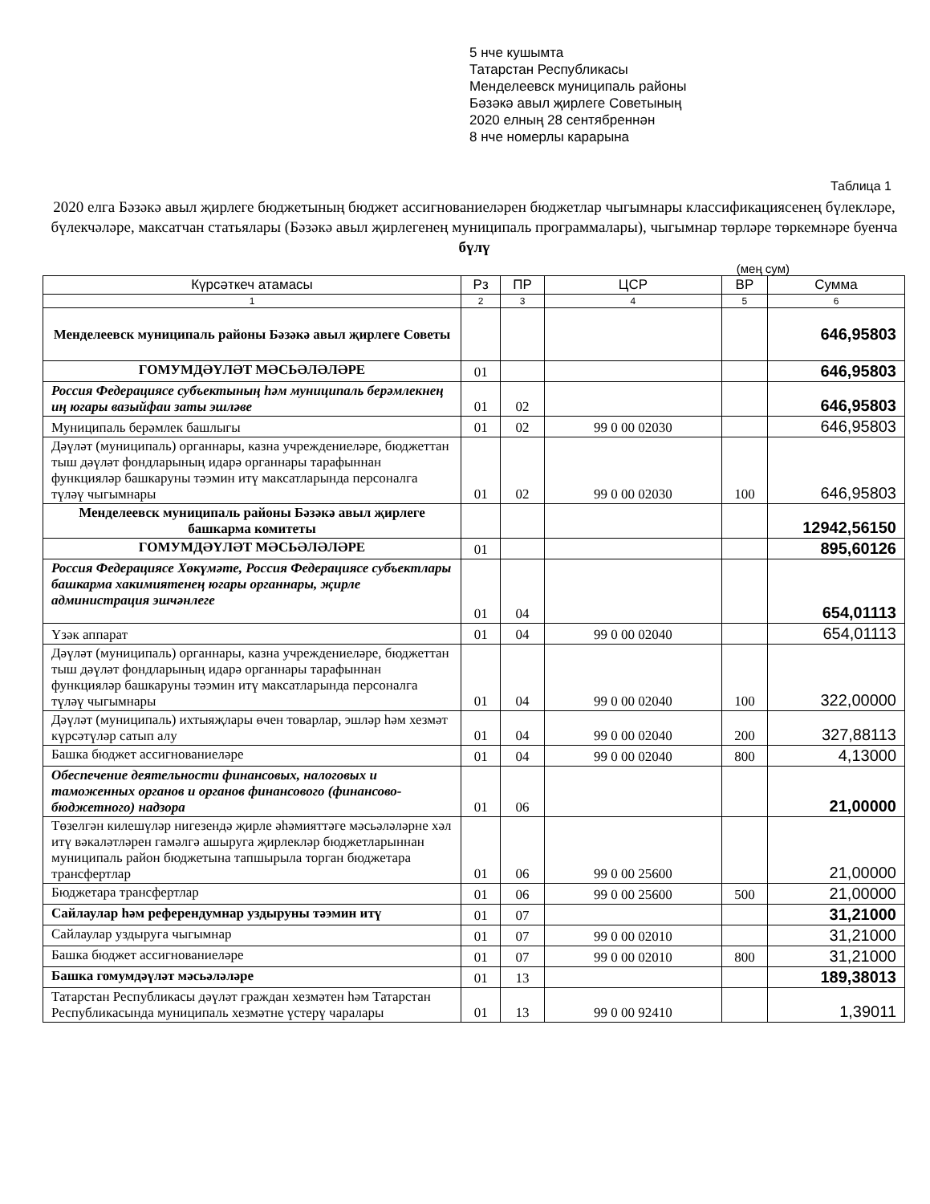5 нче кушымта
Татарстан Республикасы
Менделеевск муниципаль районы
Бәзәкә авыл җирлеге Советының
2020 елның 28 сентябреннән
8 нче номерлы карарына
Таблица 1
2020 елга Бәзәкә авыл җирлеге бюджетының бюджет ассигнованиеләрен бюджетлар чыгымнары классификациясенең бүлекләре, бүлекчәләре, максатчан статьялары (Бәзәкә авыл җирлегенең муниципаль программалары), чыгымнар төрләре төркемнәре буенча
бүлү
(мең сум)
| Күрсәткеч атамасы | Рз | ПР | ЦСР | ВР | Сумма |
| --- | --- | --- | --- | --- | --- |
| 1 | 2 | 3 | 4 | 5 | 6 |
| Менделеевск муниципаль районы Бәзәкә авыл җирлеге Советы | | | | | 646,95803 |
| ГОМУМДӘҮЛӘТ МӘСЬӘЛӘЛӘРЕ | 01 | | | | 646,95803 |
| Россия Федерациясе субъектының һәм муниципаль берәмлекнең иң югары вазыйфаи заты эшләве | 01 | 02 | | | 646,95803 |
| Муниципаль берәмлек башлыгы | 01 | 02 | 99 0 00 02030 | | 646,95803 |
| Дәүләт (муниципаль) органнары, казна учреждениеләре, бюджеттан тыш дәүләт фондларының идарә органнары тарафыннан функцияләр башкаруны тәэмин итү максатларында персоналга түләү чыгымнары | 01 | 02 | 99 0 00 02030 | 100 | 646,95803 |
| Менделеевск муниципаль районы Бәзәкә авыл җирлеге башкарма комитеты | | | | | 12942,56150 |
| ГОМУМДӘҮЛӘТ МӘСЬӘЛӘЛӘРЕ | 01 | | | | 895,60126 |
| Россия Федерациясе Хөкүмәте, Россия Федерациясе субъектлары башкарма хакимиятенең югары органнары, җирле администрация эшчәнлеге | 01 | 04 | | | 654,01113 |
| Үзәк аппарат | 01 | 04 | 99 0 00 02040 | | 654,01113 |
| Дәүләт (муниципаль) органнары, казна учреждениеләре, бюджеттан тыш дәүләт фондларының идарә органнары тарафыннан функцияләр башкаруны тәэмин итү максатларында персоналга түләү чыгымнары | 01 | 04 | 99 0 00 02040 | 100 | 322,00000 |
| Дәүләт (муниципаль) ихтыяҗлары өчен товарлар, эшләр һәм хезмәт күрсәтүләр сатып алу | 01 | 04 | 99 0 00 02040 | 200 | 327,88113 |
| Башка бюджет ассигнованиеләре | 01 | 04 | 99 0 00 02040 | 800 | 4,13000 |
| Обеспечение деятельности финансовых, налоговых и таможенных органов и органов финансового (финансово-бюджетного) надзора | 01 | 06 | | | 21,00000 |
| Төзелгән килешүләр нигезендә җирле әһәмияттәге мәсьәләләрне хәл итү вәкаләтләрен гамәлгә ашыруга җирлекләр бюджетларыннан муниципаль район бюджетына тапшырыла торган бюджетара трансфертлар | 01 | 06 | 99 0 00 25600 | | 21,00000 |
| Бюджетара трансфертлар | 01 | 06 | 99 0 00 25600 | 500 | 21,00000 |
| Сайлаулар һәм референдумнар уздыруны тәэмин итү | 01 | 07 | | | 31,21000 |
| Сайлаулар уздыруга чыгымнар | 01 | 07 | 99 0 00 02010 | | 31,21000 |
| Башка бюджет ассигнованиеләре | 01 | 07 | 99 0 00 02010 | 800 | 31,21000 |
| Башка гомумдәүләт мәсьәләләре | 01 | 13 | | | 189,38013 |
| Татарстан Республикасы дәүләт граждан хезмәтен һәм Татарстан Республикасында муниципаль хезмәтне үстерү чаралары | 01 | 13 | 99 0 00 92410 | | 1,39011 |